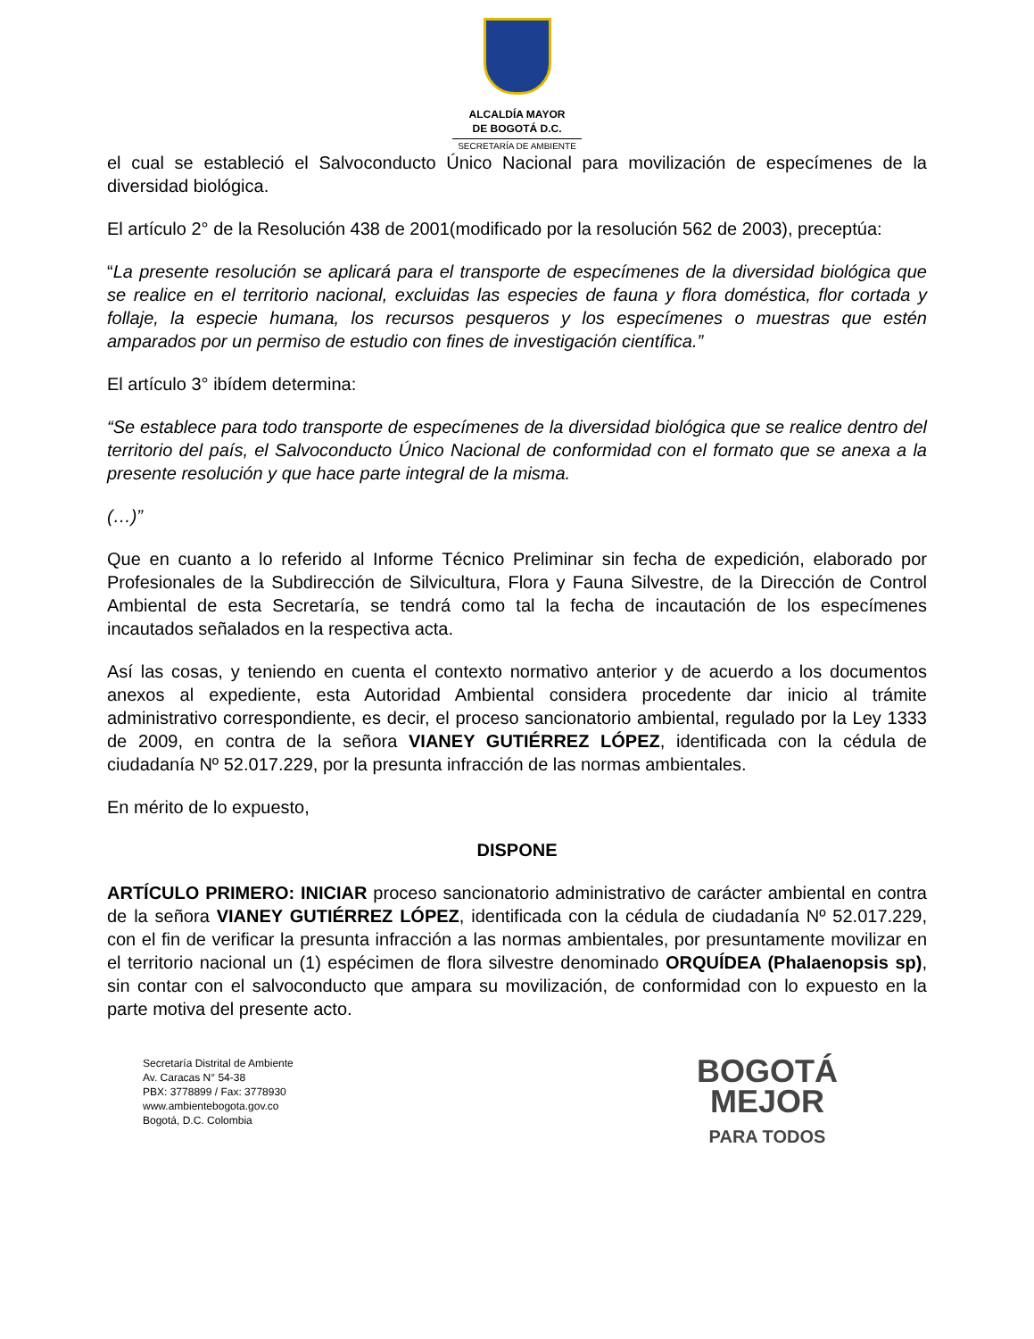ALCALDÍA MAYOR
DE BOGOTÁ D.C.
SECRETARÍA DE AMBIENTE
el cual se estableció el Salvoconducto Único Nacional para movilización de especímenes de la diversidad biológica.
El artículo 2° de la Resolución 438 de 2001(modificado por la resolución 562 de 2003), preceptúa:
“La presente resolución se aplicará para el transporte de especímenes de la diversidad biológica que se realice en el territorio nacional, excluidas las especies de fauna y flora doméstica, flor cortada y follaje, la especie humana, los recursos pesqueros y los especímenes o muestras que estén amparados por un permiso de estudio con fines de investigación científica.”
El artículo 3° ibídem determina:
“Se establece para todo transporte de especímenes de la diversidad biológica que se realice dentro del territorio del país, el Salvoconducto Único Nacional de conformidad con el formato que se anexa a la presente resolución y que hace parte integral de la misma.
(…)”
Que en cuanto a lo referido al Informe Técnico Preliminar sin fecha de expedición, elaborado por Profesionales de la Subdirección de Silvicultura, Flora y Fauna Silvestre, de la Dirección de Control Ambiental de esta Secretaría, se tendrá como tal la fecha de incautación de los especímenes incautados señalados en la respectiva acta.
Así las cosas, y teniendo en cuenta el contexto normativo anterior y de acuerdo a los documentos anexos al expediente, esta Autoridad Ambiental considera procedente dar inicio al trámite administrativo correspondiente, es decir, el proceso sancionatorio ambiental, regulado por la Ley 1333 de 2009, en contra de la señora VIANEY GUTIÉRREZ LÓPEZ, identificada con la cédula de ciudadanía Nº 52.017.229, por la presunta infracción de las normas ambientales.
En mérito de lo expuesto,
DISPONE
ARTÍCULO PRIMERO: INICIAR proceso sancionatorio administrativo de carácter ambiental en contra de la señora VIANEY GUTIÉRREZ LÓPEZ, identificada con la cédula de ciudadanía Nº 52.017.229, con el fin de verificar la presunta infracción a las normas ambientales, por presuntamente movilizar en el territorio nacional un (1) espécimen de flora silvestre denominado ORQUÍDEA (Phalaenopsis sp), sin contar con el salvoconducto que ampara su movilización, de conformidad con lo expuesto en la parte motiva del presente acto.
Secretaría Distrital de Ambiente
Av. Caracas N° 54-38
PBX: 3778899 / Fax: 3778930
www.ambientebogota.gov.co
Bogotá, D.C. Colombia
BOGOTÁ
MEJOR
PARA TODOS